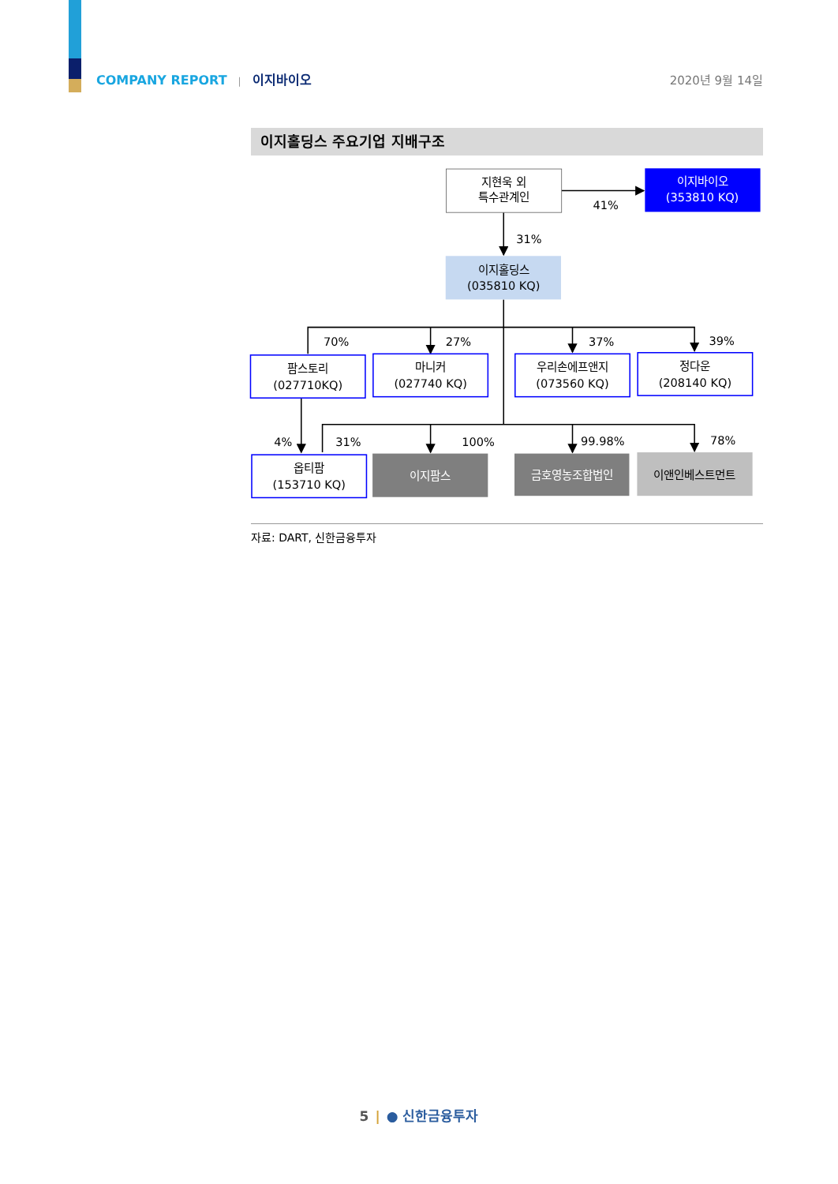COMPANY REPORT | 이지바이오 2020년 9월 14일
이지홀딩스 주요기업 지배구조
지현욱 외
특수관계인
41%
이지바이오
(353810 KQ)
31%
이지홀딩스
(035810 KQ)
70%
27%
37%
39%
팜스토리
(027710KQ)
마니커
(027740 KQ)
우리손에프앤지
(073560 KQ)
정다운
(208140 KQ)
4%
31%
100%
99.98%
78%
옵티팜
(153710 KQ)
이지팜스
금호영농조합법인
이앤인베스트먼트
자료: DART, 신한금융투자
5 | ● 신한금융투자